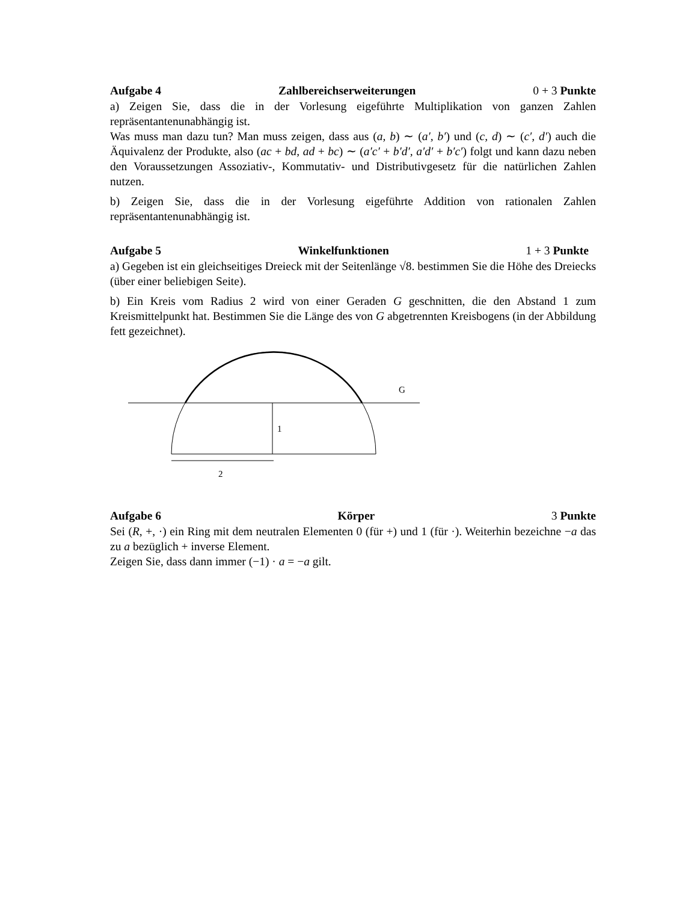Aufgabe 4 Zahlbereichserweiterungen 0 + 3 Punkte
a) Zeigen Sie, dass die in der Vorlesung eigeführte Multiplikation von ganzen Zahlen repräsentantenunabhängig ist.
Was muss man dazu tun? Man muss zeigen, dass aus (a, b) ∼ (a′, b′) und (c, d) ∼ (c′, d′) auch die Äquivalenz der Produkte, also (ac + bd, ad + bc) ∼ (a′c′ + b′d′, a′d′ + b′c′) folgt und kann dazu neben den Voraussetzungen Assoziativ-, Kommutativ- und Distributivgesetz für die natürlichen Zahlen nutzen.
b) Zeigen Sie, dass die in der Vorlesung eigeführte Addition von rationalen Zahlen repräsentantenunabhängig ist.
Aufgabe 5 Winkelfunktionen 1 + 3 Punkte
a) Gegeben ist ein gleichseitiges Dreieck mit der Seitenlänge √8. bestimmen Sie die Höhe des Dreiecks (über einer beliebigen Seite).
b) Ein Kreis vom Radius 2 wird von einer Geraden G geschnitten, die den Abstand 1 zum Kreismittelpunkt hat. Bestimmen Sie die Länge des von G abgetrennten Kreisbogens (in der Abbildung fett gezeichnet).
G
1
2
Aufgabe 6 Körper 3 Punkte
Sei (R, +, ·) ein Ring mit dem neutralen Elementen 0 (für +) und 1 (für ·). Weiterhin bezeichne −a das zu a bezüglich + inverse Element.
Zeigen Sie, dass dann immer (−1) · a = −a gilt.